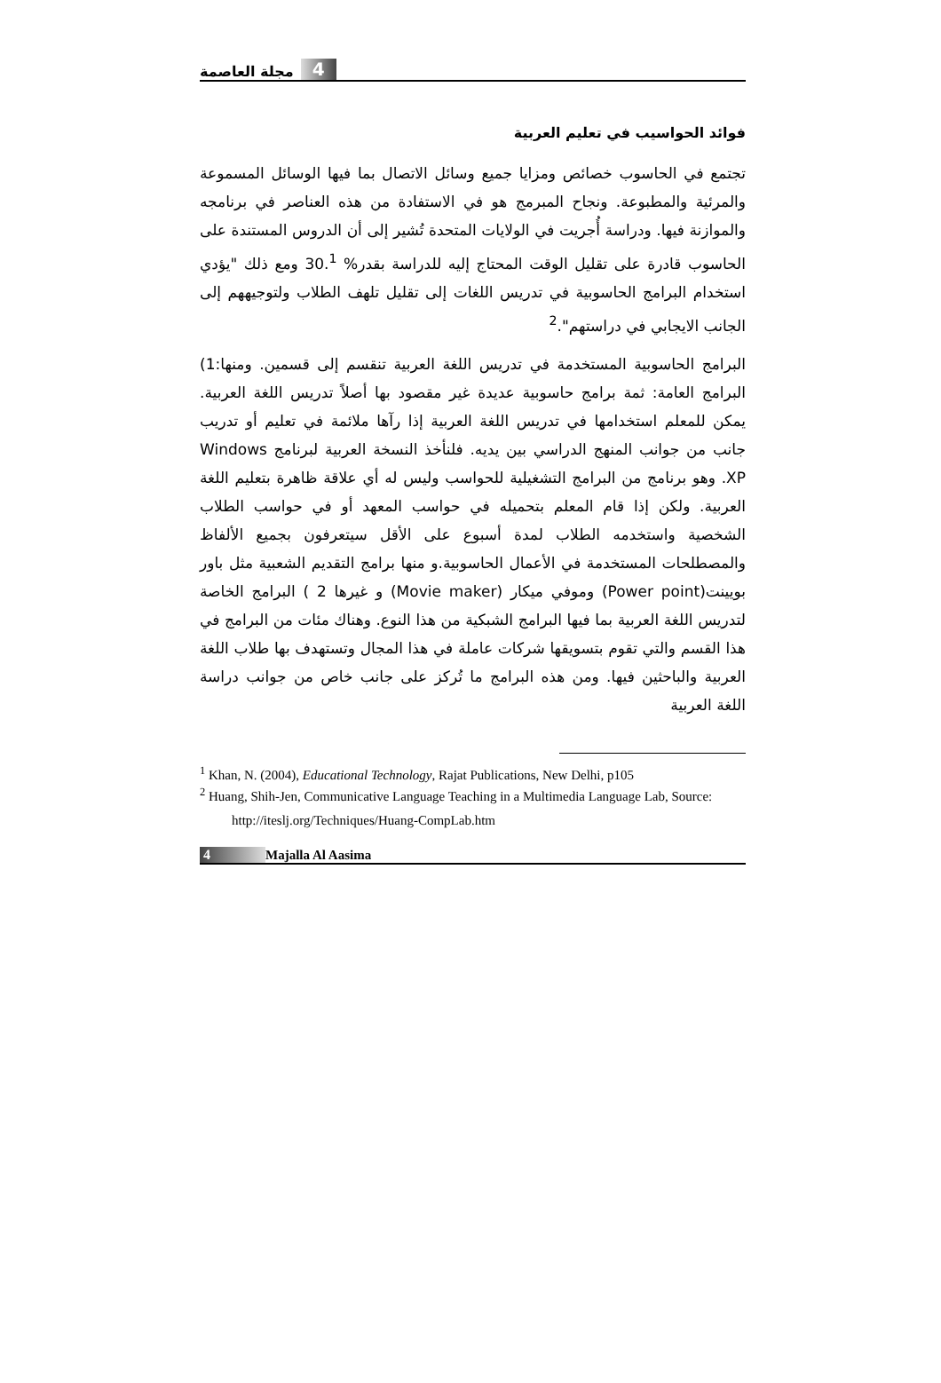4 مجلة العاصمة
فوائد الحواسيب في تعليم العربية
تجتمع في الحاسوب خصائص ومزايا جميع وسائل الاتصال بما فيها الوسائل المسموعة والمرئية والمطبوعة. ونجاح المبرمج هو في الاستفادة من هذه العناصر في برنامجه والموازنة فيها. ودراسة أُجريت في الولايات المتحدة تُشير إلى أن الدروس المستندة على الحاسوب قادرة على تقليل الوقت المحتاج إليه للدراسة بقدر% 30.<sup>1</sup> ومع ذلك "يؤدي استخدام البرامج الحاسوبية في تدريس اللغات إلى تقليل تلهف الطلاب ولتوجيههم إلى الجانب الايجابي في دراستهم".<sup>2</sup>
البرامج الحاسوبية المستخدمة في تدريس اللغة العربية تنقسم إلى قسمين. ومنها:1) البرامج العامة: ثمة برامج حاسوبية عديدة غير مقصود بها أصلاً تدريس اللغة العربية. يمكن للمعلم استخدامها في تدريس اللغة العربية إذا رآها ملائمة في تعليم أو تدريب جانب من جوانب المنهج الدراسي بين يديه. فلنأخذ النسخة العربية لبرنامج Windows XP. وهو برنامج من البرامج التشغيلية للحواسب وليس له أي علاقة ظاهرة بتعليم اللغة العربية. ولكن إذا قام المعلم بتحميله في حواسب المعهد أو في حواسب الطلاب الشخصية واستخدمه الطلاب لمدة أسبوع على الأقل سيتعرفون بجميع الألفاظ والمصطلحات المستخدمة في الأعمال الحاسوبية.و منها برامج التقديم الشعبية مثل باور بويينت(Power point) وموفي ميكار (Movie maker) و غيرها 2 ) البرامج الخاصة لتدريس اللغة العربية بما فيها البرامج الشبكية من هذا النوع. وهناك مئات من البرامج في هذا القسم والتي تقوم بتسويقها شركات عاملة في هذا المجال وتستهدف بها طلاب اللغة العربية والباحثين فيها. ومن هذه البرامج ما تُركز على جانب خاص من جوانب دراسة اللغة العربية
<sup>1</sup> Khan, N. (2004), Educational Technology, Rajat Publications, New Delhi, p105
<sup>2</sup> Huang, Shih-Jen, Communicative Language Teaching in a Multimedia Language Lab, Source:
http://iteslj.org/Techniques/Huang-CompLab.htm
4 Majalla Al Aasima